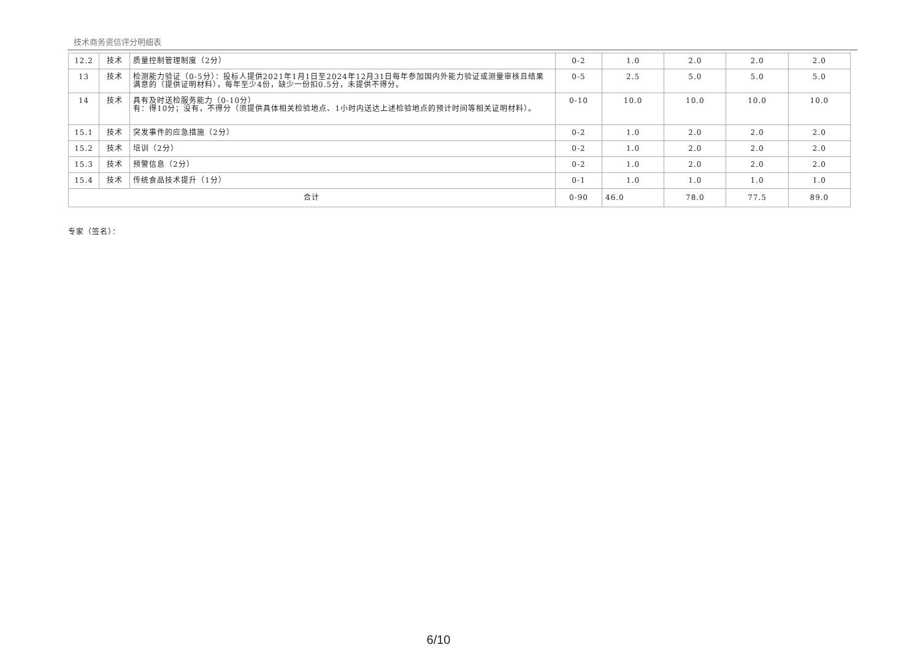技术商务资信评分明细表
| 12.2 | 技术 | 质量控制管理制度（2分） | 0-2 | 1.0 | 2.0 | 2.0 | 2.0 |
| 13 | 技术 | 检测能力验证（0-5分）：投标人提供2021年1月1日至2024年12月31日每年参加国内外能力验证或测量审核且结果满意的（提供证明材料），每年至少4份，缺少一份扣0.5分，未提供不得分。 | 0-5 | 2.5 | 5.0 | 5.0 | 5.0 |
| 14 | 技术 | 具有及时送检服务能力（0-10分） 有：得10分；没有，不得分（须提供具体相关检验地点、1小时内送达上述检验地点的预计时间等相关证明材料）。 | 0-10 | 10.0 | 10.0 | 10.0 | 10.0 |
| 15.1 | 技术 | 突发事件的应急措施（2分） | 0-2 | 1.0 | 2.0 | 2.0 | 2.0 |
| 15.2 | 技术 | 培训（2分） | 0-2 | 1.0 | 2.0 | 2.0 | 2.0 |
| 15.3 | 技术 | 预警信息（2分） | 0-2 | 1.0 | 2.0 | 2.0 | 2.0 |
| 15.4 | 技术 | 传统食品技术提升（1分） | 0-1 | 1.0 | 1.0 | 1.0 | 1.0 |
| 合计 | | | 0-90 | 46.0 | 78.0 | 77.5 | 89.0 |
专家（签名）：
6/10